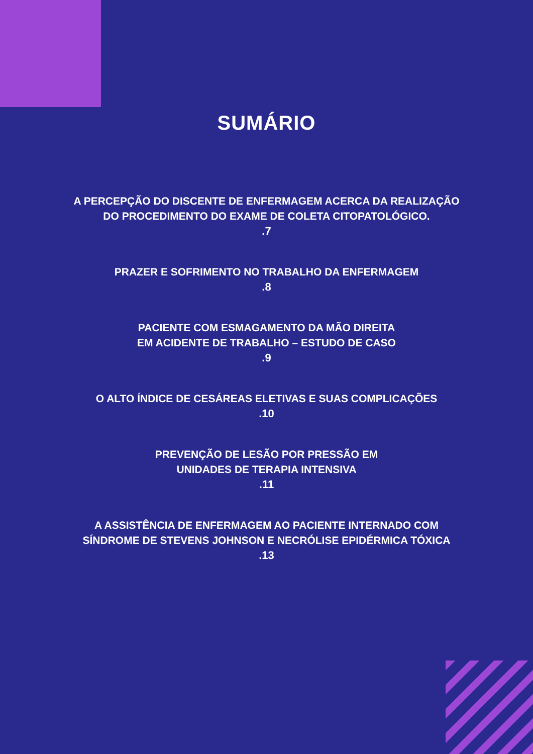SUMÁRIO
A PERCEPÇÃO DO DISCENTE DE ENFERMAGEM ACERCA DA REALIZAÇÃO
DO PROCEDIMENTO DO EXAME DE COLETA CITOPATOLÓGICO.
.7
PRAZER E SOFRIMENTO NO TRABALHO DA ENFERMAGEM
.8
PACIENTE COM ESMAGAMENTO DA MÃO DIREITA
EM ACIDENTE DE TRABALHO – ESTUDO DE CASO
.9
O ALTO ÍNDICE DE CESÁREAS ELETIVAS E SUAS COMPLICAÇÕES
.10
PREVENÇÃO DE LESÃO POR PRESSÃO EM
UNIDADES DE TERAPIA INTENSIVA
.11
A ASSISTÊNCIA DE ENFERMAGEM AO PACIENTE INTERNADO COM
SÍNDROME DE STEVENS JOHNSON E NECRÓLISE EPIDÉRMICA TÓXICA
.13